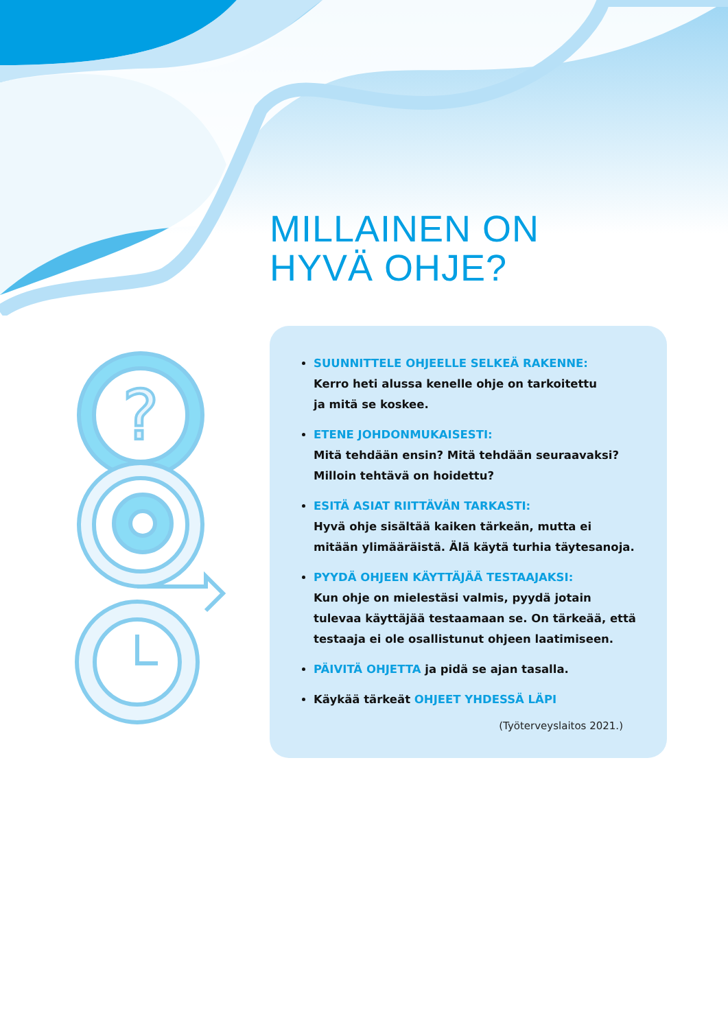MILLAINEN ON
HYVÄ OHJE?
?
SUUNNITTELE OHJEELLE SELKEÄ RAKENNE:
Kerro heti alussa kenelle ohje on tarkoitettu
ja mitä se koskee.
ETENE JOHDONMUKAISESTI:
Mitä tehdään ensin? Mitä tehdään seuraavaksi?
Milloin tehtävä on hoidettu?
ESITÄ ASIAT RIITTÄVÄN TARKASTI:
Hyvä ohje sisältää kaiken tärkeän, mutta ei mitään ylimääräistä. Älä käytä turhia täytesanoja.
PYYDÄ OHJEEN KÄYTTÄJÄÄ TESTAAJAKSI:
Kun ohje on mielestäsi valmis, pyydä jotain tulevaa käyttäjää testaamaan se. On tärkeää, että testaaja ei ole osallistunut ohjeen laatimiseen.
PÄIVITÄ OHJETTA ja pidä se ajan tasalla.
Käykää tärkeät OHJEET YHDESSÄ LÄPI
(Työterveyslaitos 2021.)